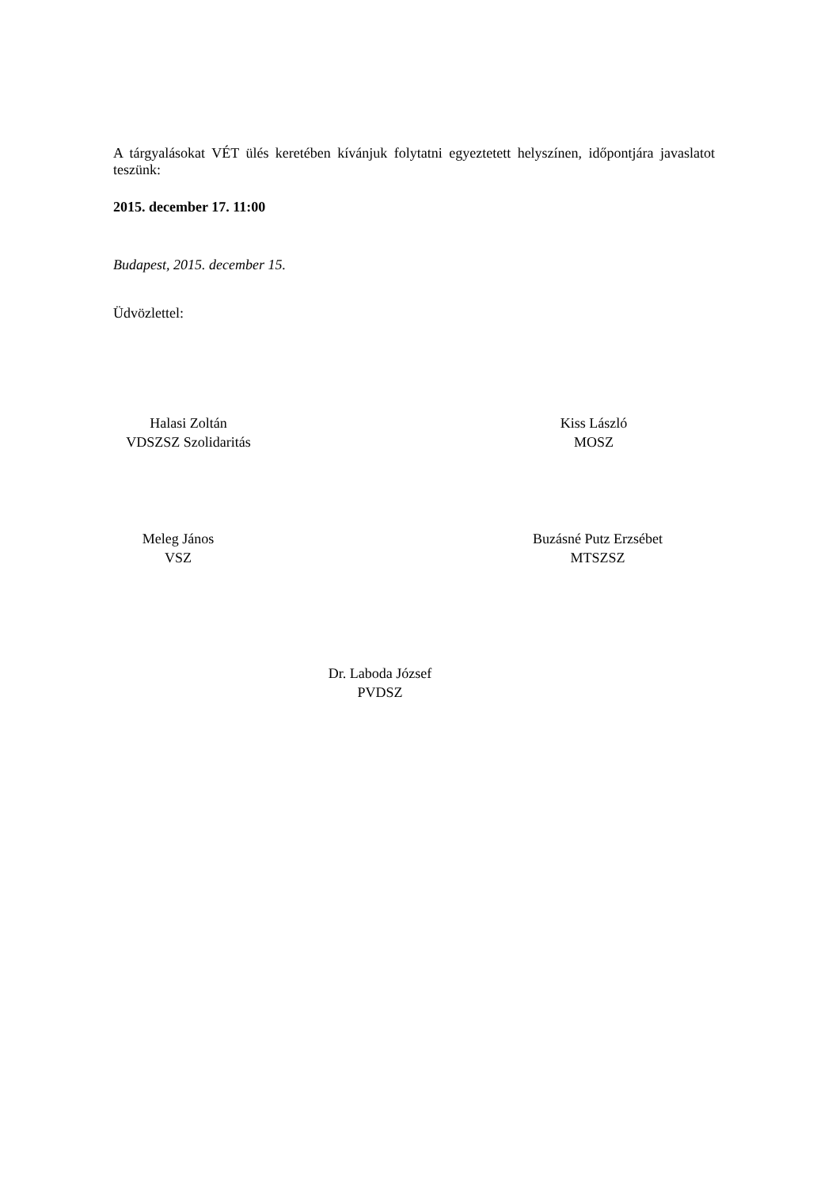A tárgyalásokat VÉT ülés keretében kívánjuk folytatni egyeztetett helyszínen, időpontjára javaslatot teszünk:
2015. december 17. 11:00
Budapest, 2015. december 15.
Üdvözlettel:
Halasi Zoltán
VDSZSZ Szolidaritás
Kiss László
MOSZ
Meleg János
VSZ
Buzásné Putz Erzsébet
MTSZSZ
Dr. Laboda József
PVDSZ